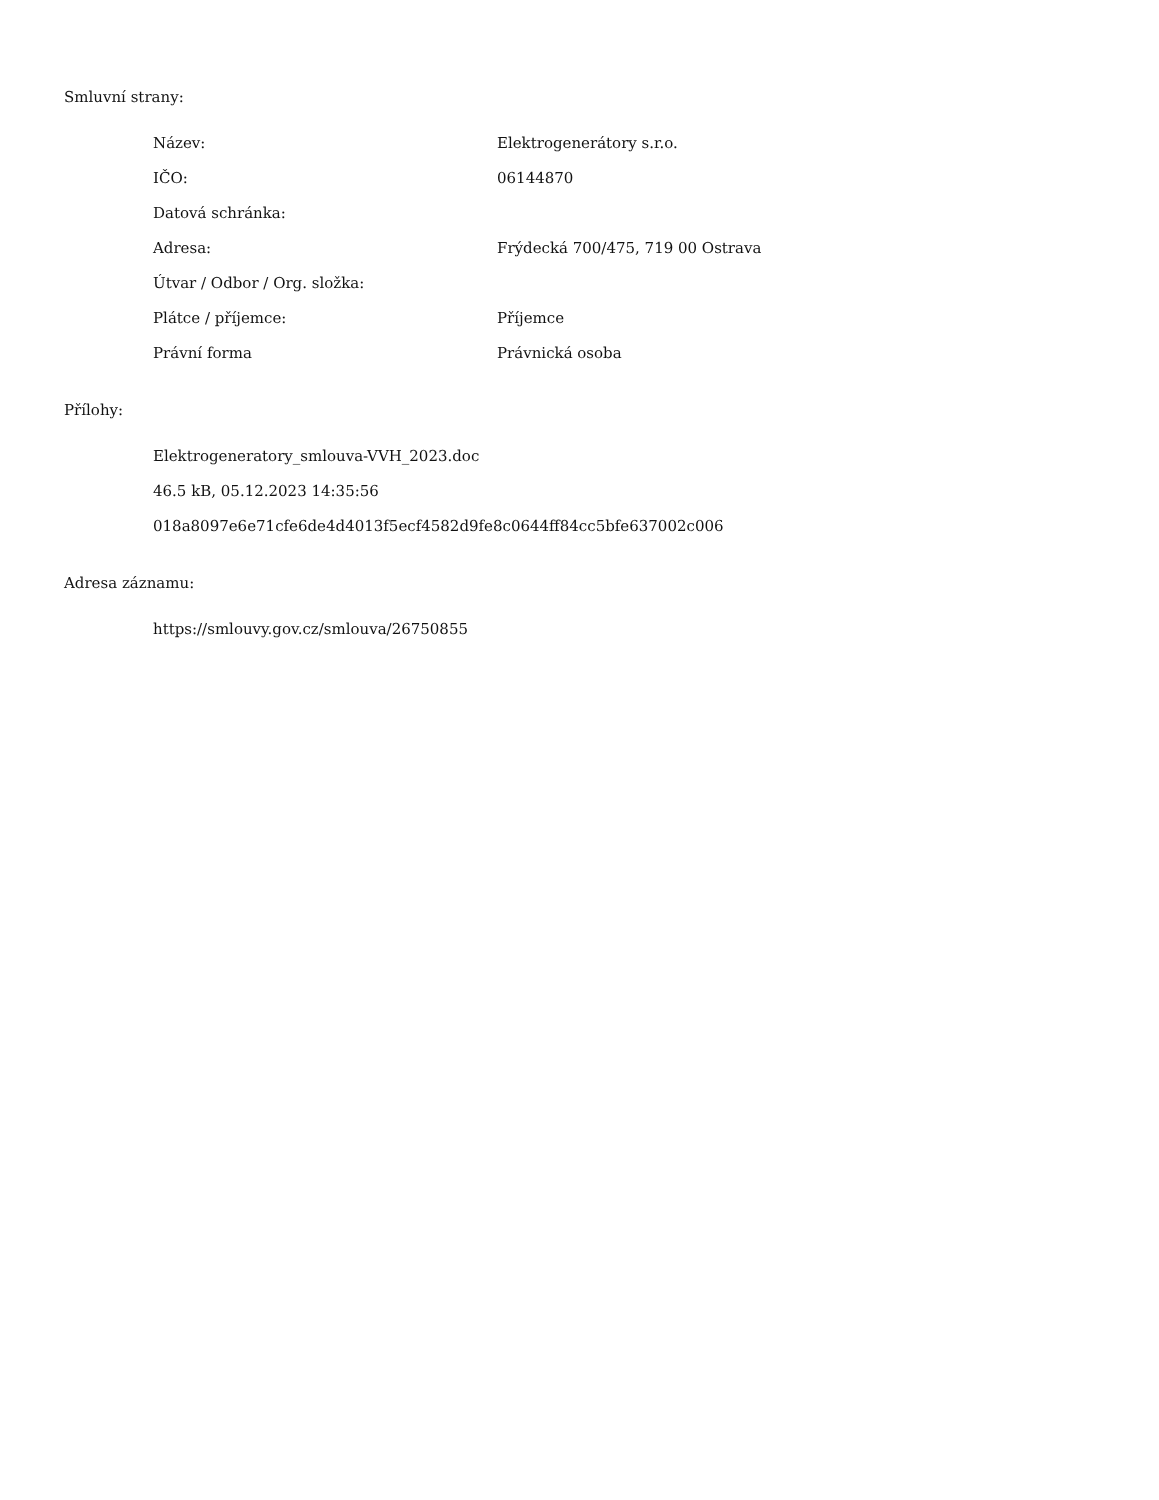Smluvní strany:
| Název: | Elektrogenerátory s.r.o. |
| IČO: | 06144870 |
| Datová schránka: | |
| Adresa: | Frýdecká 700/475, 719 00 Ostrava |
| Útvar / Odbor / Org. složka: | |
| Plátce / příjemce: | Příjemce |
| Právní forma | Právnická osoba |
Přílohy:
Elektrogeneratory_smlouva-VVH_2023.doc
46.5 kB, 05.12.2023 14:35:56
018a8097e6e71cfe6de4d4013f5ecf4582d9fe8c0644ff84cc5bfe637002c006
Adresa záznamu:
https://smlouvy.gov.cz/smlouva/26750855